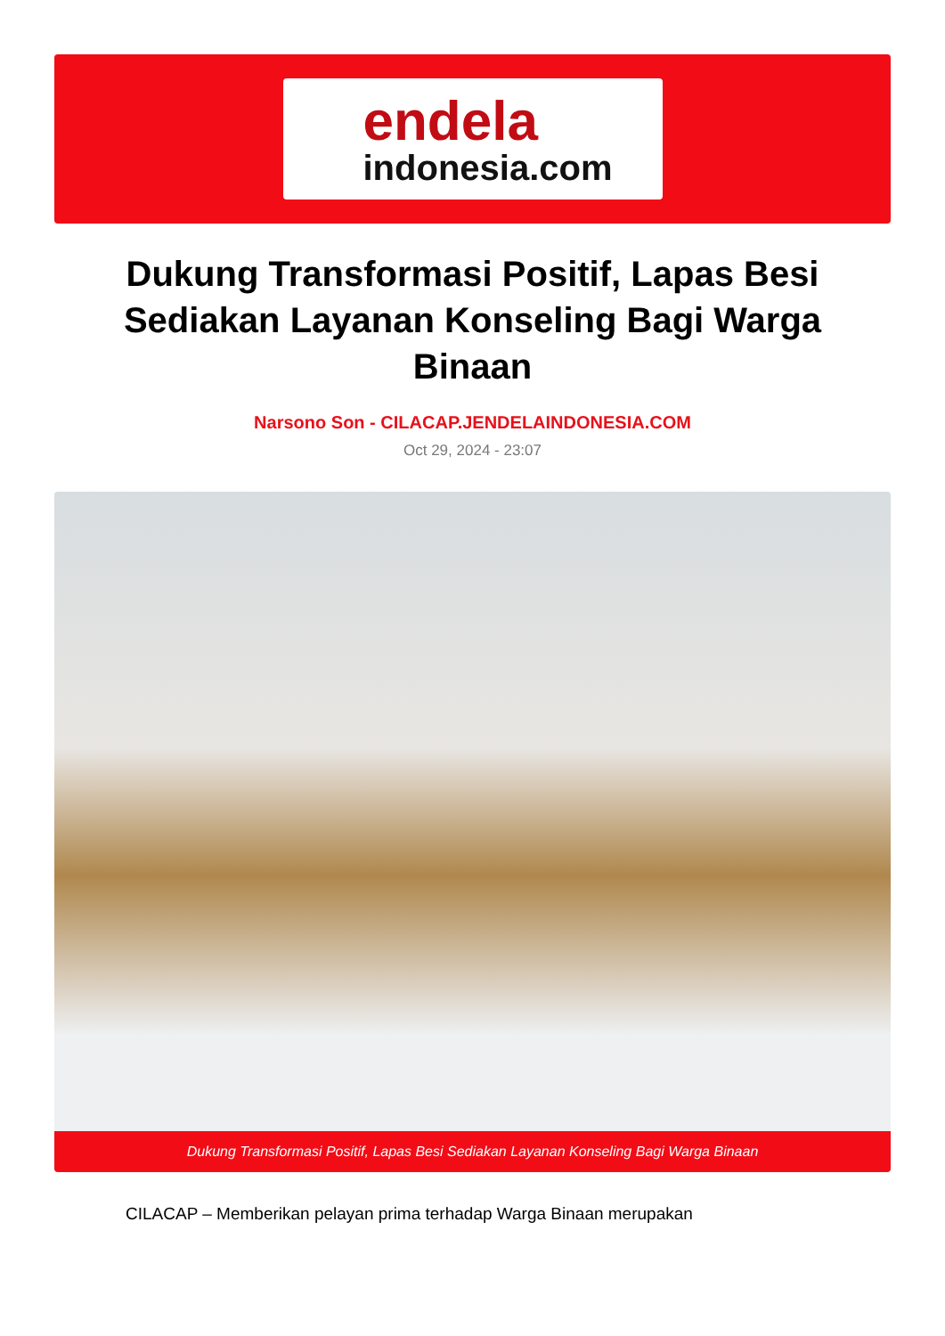endela
indonesia.com
Dukung Transformasi Positif, Lapas Besi Sediakan Layanan Konseling Bagi Warga Binaan
Narsono Son - CILACAP.JENDELAINDONESIA.COM
Oct 29, 2024 - 23:07
Dukung Transformasi Positif, Lapas Besi Sediakan Layanan Konseling Bagi Warga Binaan
CILACAP – Memberikan pelayan prima terhadap Warga Binaan merupakan